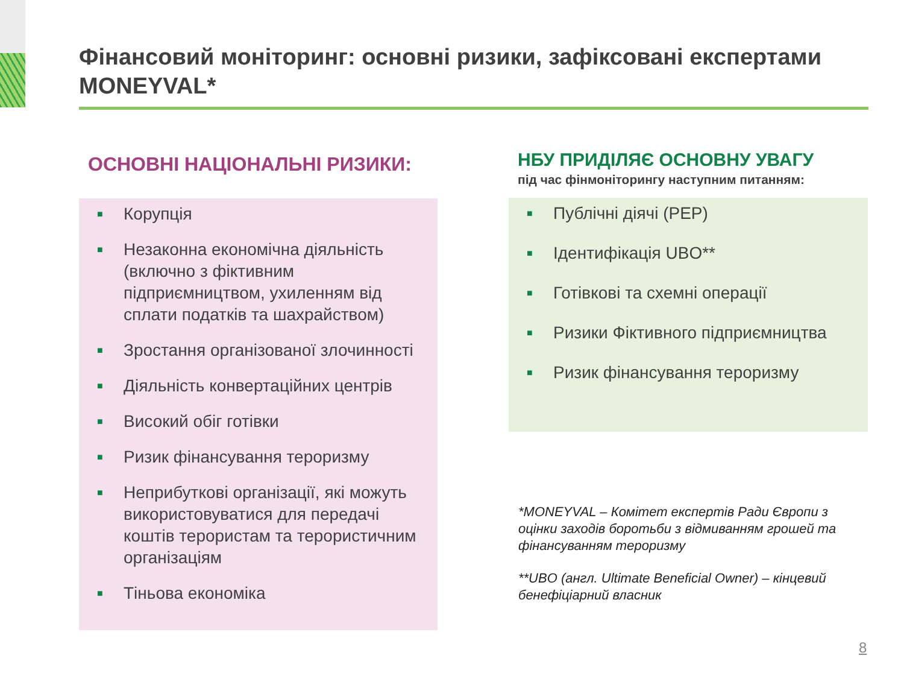Фінансовий моніторинг: основні ризики, зафіксовані експертами MONEYVAL*
ОСНОВНІ НАЦІОНАЛЬНІ РИЗИКИ:
■ Корупція
■ Незаконна економічна діяльність (включно з фіктивним підприємництвом, ухиленням від сплати податків та шахрайством)
■ Зростання організованої злочинності
■ Діяльність конвертаційних центрів
■ Високий обіг готівки
■ Ризик фінансування тероризму
■ Неприбуткові організації, які можуть використовуватися для передачі коштів терористам та терористичним організаціям
■ Тіньова економіка
НБУ ПРИДІЛЯЄ ОСНОВНУ УВАГУ
під час фінмоніторингу наступним питанням:
■ Публічні діячі (PEP)
■ Ідентифікація UBO**
■ Готівкові та схемні операції
■ Ризики Фіктивного підприємництва
■ Ризик фінансування тероризму
*MONEYVAL – Комітет експертів Ради Європи з оцінки заходів боротьби з відмиванням грошей та фінансуванням тероризму
**UBO (англ. Ultimate Beneficial Owner) – кінцевий бенефіціарний власник
8